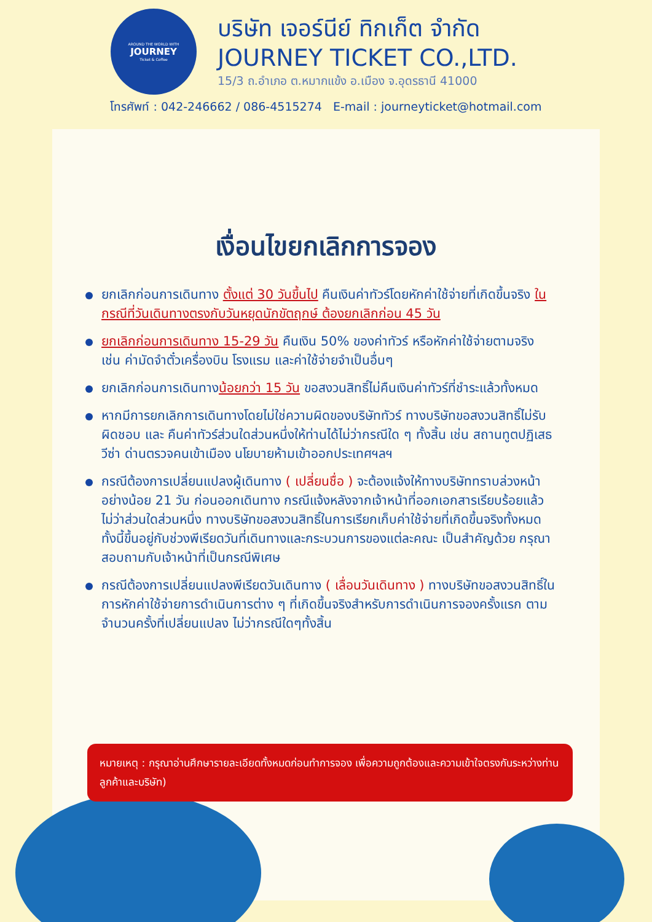AROUND THE WORLD WITH
JOURNEY
Ticket & Coffee
บริษัท เจอร์นีย์ ทิกเก็ต จำกัด
JOURNEY TICKET CO.,LTD.
15/3 ถ.อำเภอ ต.หมากแข้ง อ.เมือง จ.อุดรธานี 41000
โทรศัพท์ : 042-246662 / 086-4515274 E-mail : journeyticket@hotmail.com
เงื่อนไขยกเลิกการจอง
ยกเลิกก่อนการเดินทาง ตั้งแต่ 30 วันขึ้นไป คืนเงินค่าทัวร์โดยหักค่าใช้จ่ายที่เกิดขึ้นจริง ในกรณีที่วันเดินทางตรงกับวันหยุดนักขัตฤกษ์ ต้องยกเลิกก่อน 45 วัน
ยกเลิกก่อนการเดินทาง 15-29 วัน คืนเงิน 50% ของค่าทัวร์ หรือหักค่าใช้จ่ายตามจริง เช่น ค่ามัดจำตั๋วเครื่องบิน โรงแรม และค่าใช้จ่ายจำเป็นอื่นๆ
ยกเลิกก่อนการเดินทางน้อยกว่า 15 วัน ขอสงวนสิทธิ์ไม่คืนเงินค่าทัวร์ที่ชำระแล้วทั้งหมด
หากมีการยกเลิกการเดินทางโดยไม่ใช่ความผิดของบริษัททัวร์ ทางบริษัทขอสงวนสิทธิ์ไม่รับผิดชอบ และ คืนค่าทัวร์ส่วนใดส่วนหนึ่งให้ท่านได้ไม่ว่ากรณีใด ๆ ทั้งสิ้น เช่น สถานทูตปฏิเสธวีซ่า ด่านตรวจคนเข้าเมือง นโยบายห้ามเข้าออกประเทศฯลฯ
กรณีต้องการเปลี่ยนแปลงผู้เดินทาง ( เปลี่ยนชื่อ ) จะต้องแจ้งให้ทางบริษัททราบล่วงหน้า อย่างน้อย 21 วัน ก่อนออกเดินทาง กรณีแจ้งหลังจากเจ้าหน้าที่ออกเอกสารเรียบร้อยแล้ว ไม่ว่าส่วนใดส่วนหนึ่ง ทางบริษัทขอสงวนสิทธิ์ในการเรียกเก็บค่าใช้จ่ายที่เกิดขึ้นจริงทั้งหมด ทั้งนี้ขึ้นอยู่กับช่วงพีเรียดวันที่เดินทางและกระบวนการของแต่ละคณะ เป็นสำคัญด้วย กรุณาสอบถามกับเจ้าหน้าที่เป็นกรณีพิเศษ
กรณีต้องการเปลี่ยนแปลงพีเรียดวันเดินทาง ( เลื่อนวันเดินทาง ) ทางบริษัทขอสงวนสิทธิ์ในการหักค่าใช้จ่ายการดำเนินการต่าง ๆ ที่เกิดขึ้นจริงสำหรับการดำเนินการจองครั้งแรก ตามจำนวนครั้งที่เปลี่ยนแปลง ไม่ว่ากรณีใดๆทั้งสิ้น
หมายเหตุ : กรุณาอ่านศึกษารายละเอียดทั้งหมดก่อนทำการจอง เพื่อความถูกต้องและความเข้าใจตรงกันระหว่างท่านลูกค้าและบริษัท)